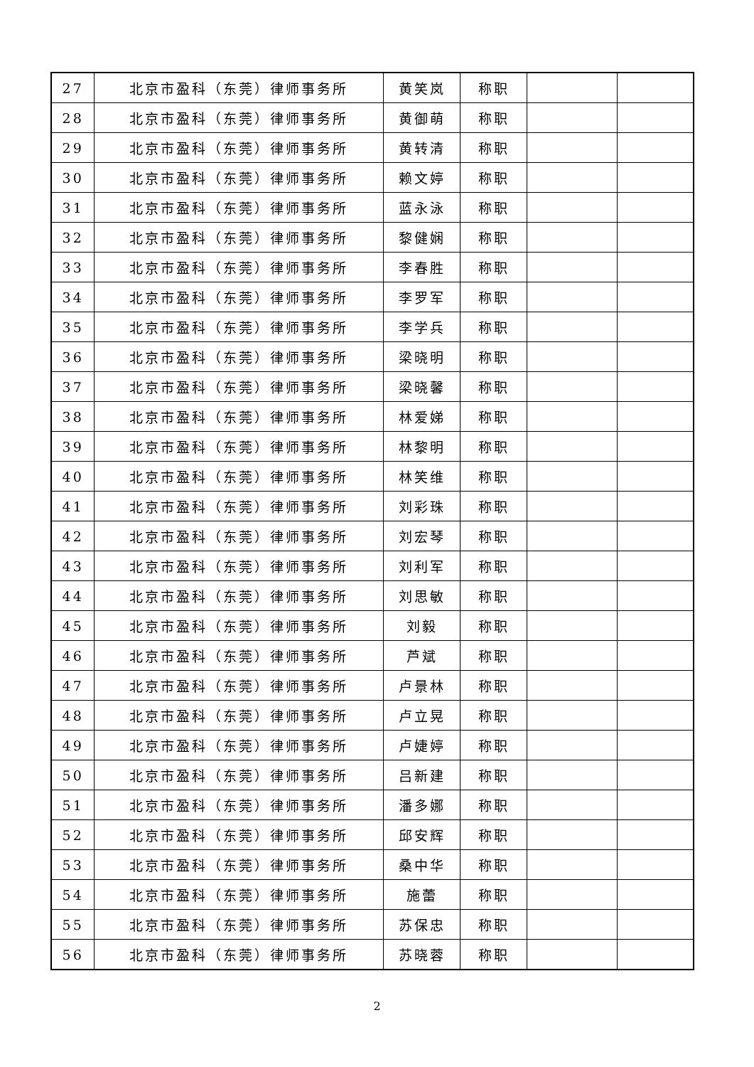| 27 | 北京市盈科（东莞）律师事务所 | 黄笑岚 | 称职 | | |
| 28 | 北京市盈科（东莞）律师事务所 | 黄御萌 | 称职 | | |
| 29 | 北京市盈科（东莞）律师事务所 | 黄转清 | 称职 | | |
| 30 | 北京市盈科（东莞）律师事务所 | 赖文婷 | 称职 | | |
| 31 | 北京市盈科（东莞）律师事务所 | 蓝永泳 | 称职 | | |
| 32 | 北京市盈科（东莞）律师事务所 | 黎健娴 | 称职 | | |
| 33 | 北京市盈科（东莞）律师事务所 | 李春胜 | 称职 | | |
| 34 | 北京市盈科（东莞）律师事务所 | 李罗军 | 称职 | | |
| 35 | 北京市盈科（东莞）律师事务所 | 李学兵 | 称职 | | |
| 36 | 北京市盈科（东莞）律师事务所 | 梁晓明 | 称职 | | |
| 37 | 北京市盈科（东莞）律师事务所 | 梁晓馨 | 称职 | | |
| 38 | 北京市盈科（东莞）律师事务所 | 林爱娣 | 称职 | | |
| 39 | 北京市盈科（东莞）律师事务所 | 林黎明 | 称职 | | |
| 40 | 北京市盈科（东莞）律师事务所 | 林笑维 | 称职 | | |
| 41 | 北京市盈科（东莞）律师事务所 | 刘彩珠 | 称职 | | |
| 42 | 北京市盈科（东莞）律师事务所 | 刘宏琴 | 称职 | | |
| 43 | 北京市盈科（东莞）律师事务所 | 刘利军 | 称职 | | |
| 44 | 北京市盈科（东莞）律师事务所 | 刘思敏 | 称职 | | |
| 45 | 北京市盈科（东莞）律师事务所 | 刘毅 | 称职 | | |
| 46 | 北京市盈科（东莞）律师事务所 | 芦斌 | 称职 | | |
| 47 | 北京市盈科（东莞）律师事务所 | 卢景林 | 称职 | | |
| 48 | 北京市盈科（东莞）律师事务所 | 卢立晃 | 称职 | | |
| 49 | 北京市盈科（东莞）律师事务所 | 卢婕婷 | 称职 | | |
| 50 | 北京市盈科（东莞）律师事务所 | 吕新建 | 称职 | | |
| 51 | 北京市盈科（东莞）律师事务所 | 潘多娜 | 称职 | | |
| 52 | 北京市盈科（东莞）律师事务所 | 邱安辉 | 称职 | | |
| 53 | 北京市盈科（东莞）律师事务所 | 桑中华 | 称职 | | |
| 54 | 北京市盈科（东莞）律师事务所 | 施蕾 | 称职 | | |
| 55 | 北京市盈科（东莞）律师事务所 | 苏保忠 | 称职 | | |
| 56 | 北京市盈科（东莞）律师事务所 | 苏晓蓉 | 称职 | | |
2